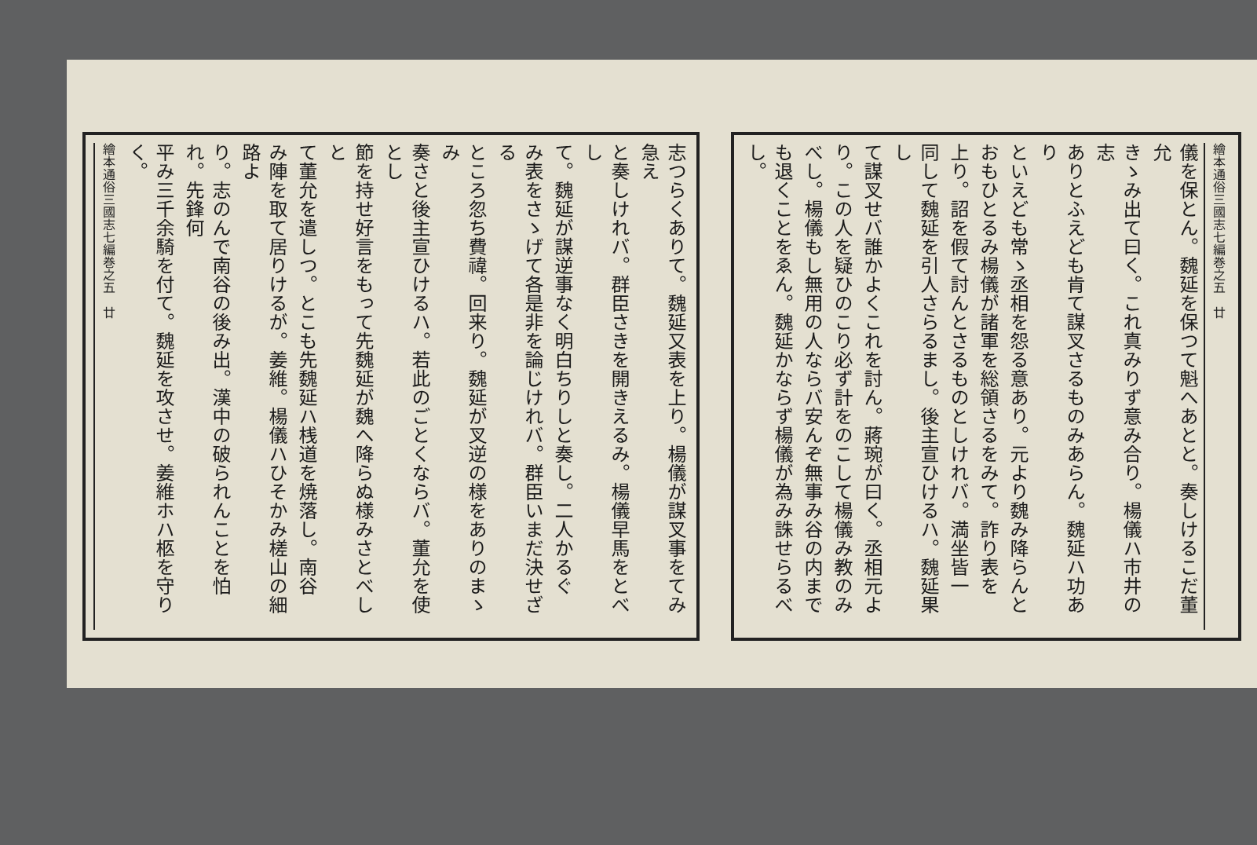志つらくありて。魏延又表を上り。楊儀が謀叉事をてみ急え
と奏しけれバ。群臣さきを開きえるみ。楊儀早馬をとべし
て。魏延が謀逆事なく明白ちりしと奏し。二人かるぐ
み表をさゝげて各是非を論じけれバ。群臣いまだ決せざる
ところ忽ち費禕。回来り。魏延が叉逆の様をありのまゝみ
奏さと後主宣ひけるハ。若此のごとくならバ。董允を使とし
節を持せ好言をもって先魏延が魏へ降らぬ様みさとべしと
て董允を遣しつ。とこも先魏延ハ桟道を焼落し。南谷
み陣を取て居りけるが。姜維。楊儀ハひそかみ槎山の細路よ
り。志のんで南谷の後み出。漢中の破られんことを怕れ。先鋒何
平み三千余騎を付て。魏延を攻させ。姜維ホハ柩を守りく。
繪本通俗三國志七編巻之五　廿
繪本通俗三國志七編巻之五　廿
儀を保とん。魏延を保つて魁へあとと。奏しけるこだ董允
きゝみ出て曰く。これ真みりず意み合り。楊儀ハ市井の志
ありとふえども肯て謀叉さるものみあらん。魏延ハ功あり
といえども常ゝ丞相を怨る意あり。元より魏み降らんと
おもひとるみ楊儀が諸軍を総領さるをみて。詐り表を
上り。詔を假て討んとさるものとしけれバ。満坐皆一
同して魏延を引人さらるまし。後主宣ひけるハ。魏延果し
て謀叉せバ誰かよくこれを討ん。蔣琬が曰く。丞相元よ
り。この人を疑ひのこり必ず計をのこして楊儀み教のみ
べし。楊儀もし無用の人ならバ安んぞ無事み谷の内まで
も退くことをゑん。魏延かならず楊儀が為み誅せらるべし。